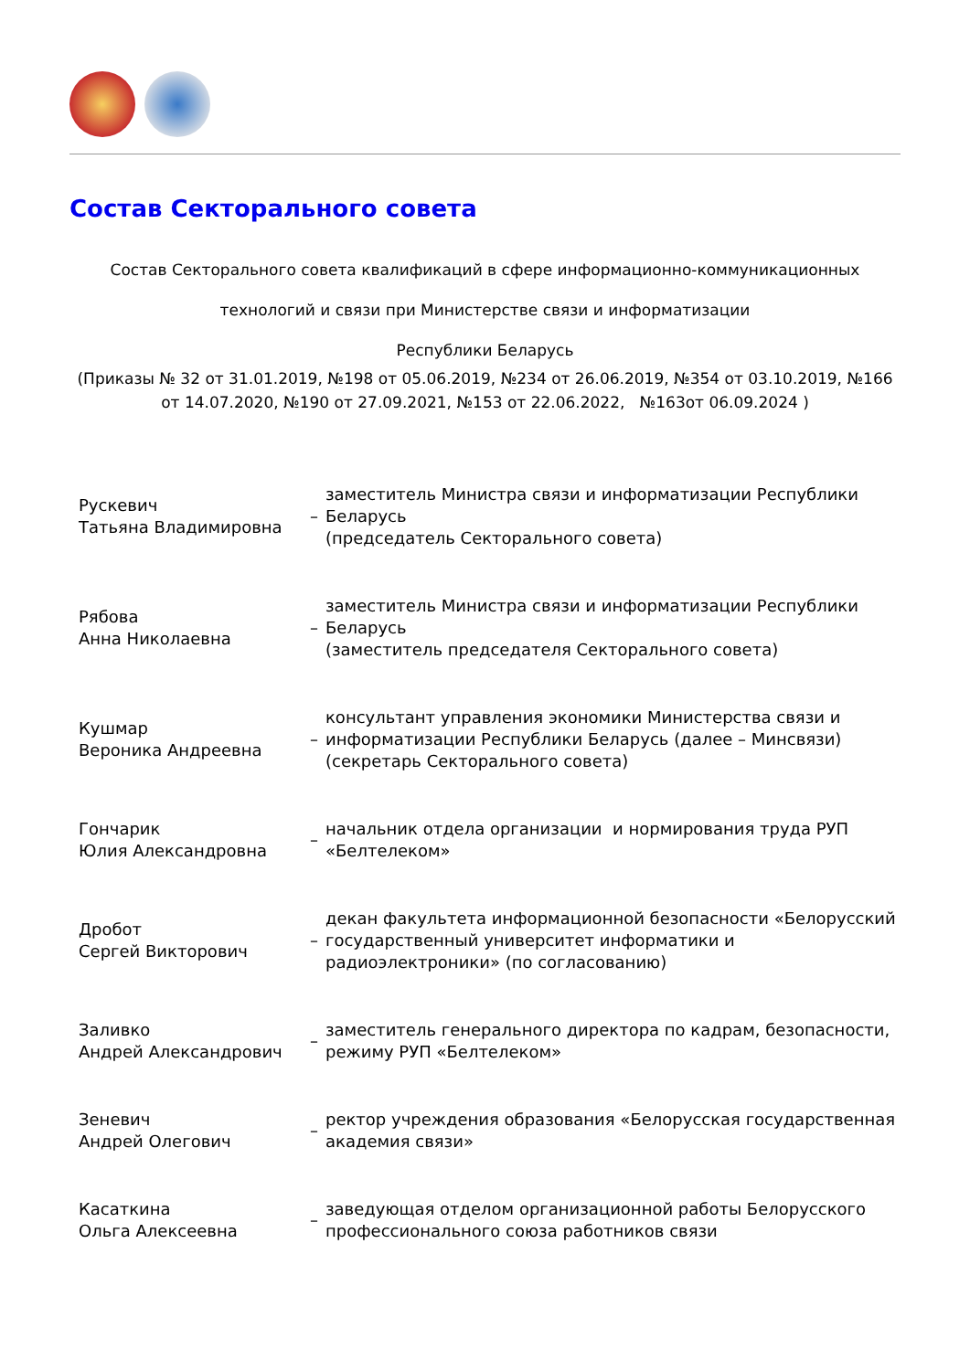Состав Секторального совета
Состав Секторального совета квалификаций в сфере информационно-коммуникационных
технологий и связи при Министерстве связи и информатизации
Республики Беларусь
(Приказы № 32 от 31.01.2019, №198 от 05.06.2019, №234 от 26.06.2019, №354 от 03.10.2019, №166 от 14.07.2020, №190 от 27.09.2021, №153 от 22.06.2022, №163от 06.09.2024 )
| Рускевич Татьяна Владимировна | – | заместитель Министра связи и информатизации Республики Беларусь (председатель Секторального совета) |
| Рябова Анна Николаевна | – | заместитель Министра связи и информатизации Республики Беларусь (заместитель председателя Секторального совета) |
| Кушмар Вероника Андреевна | – | консультант управления экономики Министерства связи и информатизации Республики Беларусь (далее – Минсвязи) (секретарь Секторального совета) |
| Гончарик Юлия Александровна | – | начальник отдела организации и нормирования труда РУП «Белтелеком» |
| Дробот Сергей Викторович | – | декан факультета информационной безопасности «Белорусский государственный университет информатики и радиоэлектроники» (по согласованию) |
| Заливко Андрей Александрович | – | заместитель генерального директора по кадрам, безопасности, режиму РУП «Белтелеком» |
| Зеневич Андрей Олегович | – | ректор учреждения образования «Белорусская государственная академия связи» |
| Касаткина Ольга Алексеевна | – | заведующая отделом организационной работы Белорусского профессионального союза работников связи |